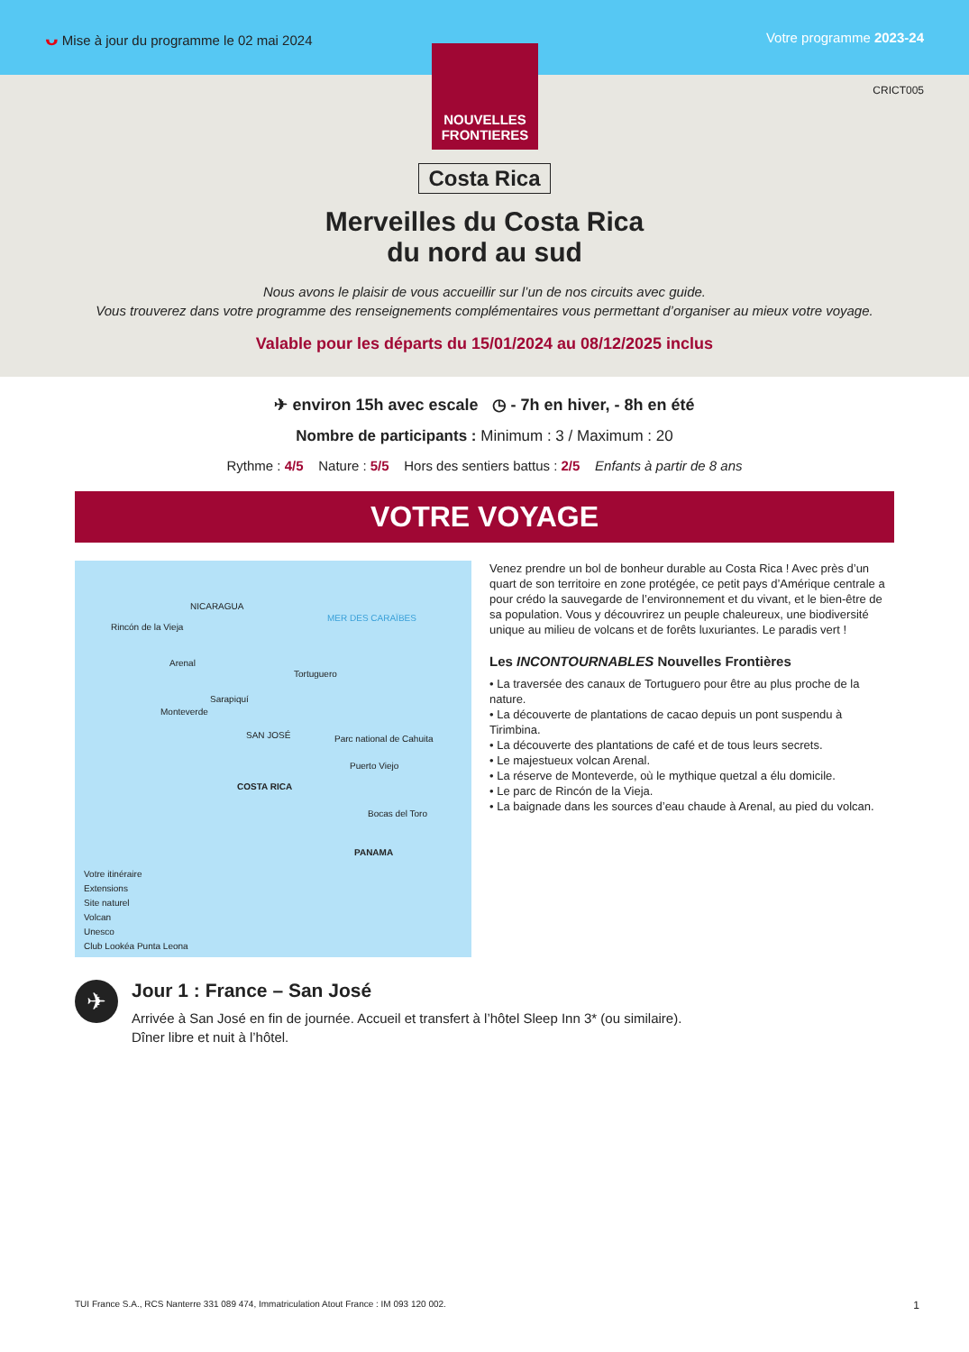ᴗ Mise à jour du programme le 02 mai 2024 Votre programme 2023-24
NOUVELLES
FRONTIERES
CRICT005
Costa Rica
Merveilles du Costa Rica
du nord au sud
Nous avons le plaisir de vous accueillir sur l’un de nos circuits avec guide.
Vous trouverez dans votre programme des renseignements complémentaires vous permettant d’organiser au mieux votre voyage.
Valable pour les départs du 15/01/2024 au 08/12/2025 inclus
✈ environ 15h avec escale ◷ - 7h en hiver, - 8h en été
Nombre de participants : Minimum : 3 / Maximum : 20
Rythme : 4/5 Nature : 5/5 Hors des sentiers battus : 2/5 Enfants à partir de 8 ans
VOTRE VOYAGE
NICARAGUA
MER DES CARAÏBES
Rincón de la Vieja
Arenal
Tortuguero
Sarapiquí
Monteverde
SAN JOSÉ Parc national de Cahuita
Puerto Viejo
COSTA RICA
Bocas del Toro
PANAMA
Votre itinéraire
Extensions
Site naturel
Volcan
Unesco
Club Lookéa Punta Leona
Venez prendre un bol de bonheur durable au Costa Rica ! Avec près d’un quart de son territoire en zone protégée, ce petit pays d’Amérique centrale a pour crédo la sauvegarde de l’environnement et du vivant, et le bien-être de sa population. Vous y découvrirez un peuple chaleureux, une biodiversité unique au milieu de volcans et de forêts luxuriantes. Le paradis vert !
Les INCONTOURNABLES Nouvelles Frontières
• La traversée des canaux de Tortuguero pour être au plus proche de la nature.
• La découverte de plantations de cacao depuis un pont suspendu à Tirimbina.
• La découverte des plantations de café et de tous leurs secrets.
• Le majestueux volcan Arenal.
• La réserve de Monteverde, où le mythique quetzal a élu domicile.
• Le parc de Rincón de la Vieja.
• La baignade dans les sources d’eau chaude à Arenal, au pied du volcan.
✈
Jour 1 : France – San José
Arrivée à San José en fin de journée. Accueil et transfert à l’hôtel Sleep Inn 3* (ou similaire).
Dîner libre et nuit à l’hôtel.
TUI France S.A., RCS Nanterre 331 089 474, Immatriculation Atout France : IM 093 120 002. 1